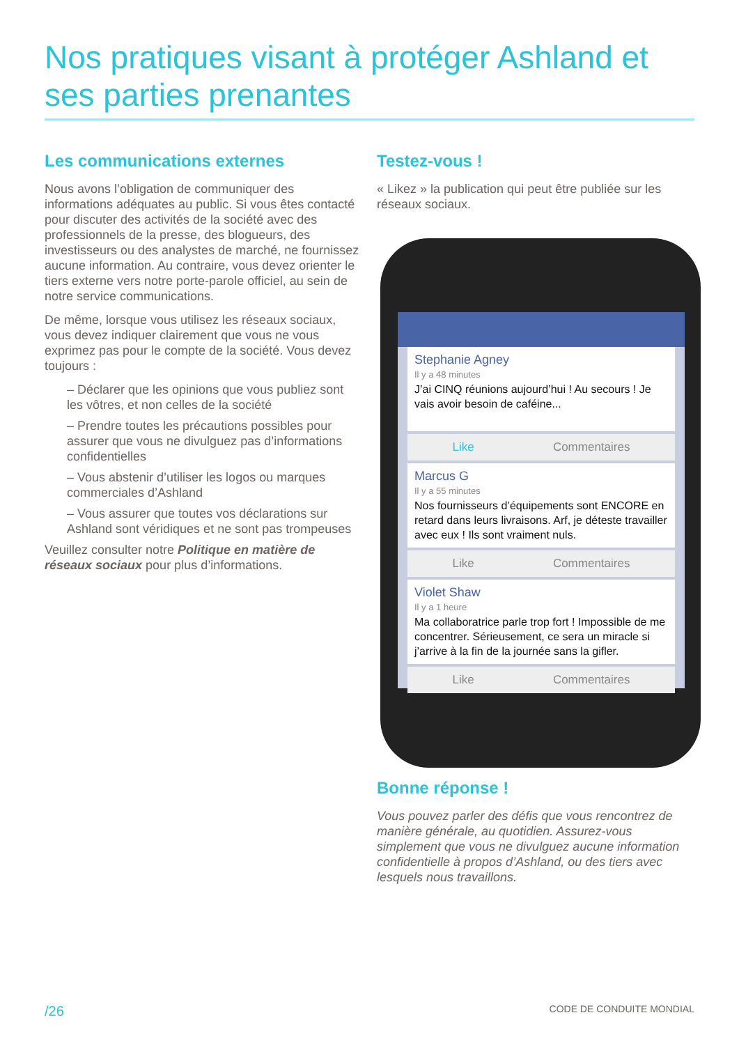Nos pratiques visant à protéger Ashland et ses parties prenantes
Les communications externes
Nous avons l’obligation de communiquer des informations adéquates au public. Si vous êtes contacté pour discuter des activités de la société avec des professionnels de la presse, des blogueurs, des investisseurs ou des analystes de marché, ne fournissez aucune information. Au contraire, vous devez orienter le tiers externe vers notre porte-parole officiel, au sein de notre service communications.
De même, lorsque vous utilisez les réseaux sociaux, vous devez indiquer clairement que vous ne vous exprimez pas pour le compte de la société. Vous devez toujours :
– Déclarer que les opinions que vous publiez sont les vôtres, et non celles de la société
– Prendre toutes les précautions possibles pour assurer que vous ne divulguez pas d’informations confidentielles
– Vous abstenir d’utiliser les logos ou marques commerciales d’Ashland
– Vous assurer que toutes vos déclarations sur Ashland sont véridiques et ne sont pas trompeuses
Veuillez consulter notre Politique en matière de réseaux sociaux pour plus d’informations.
Testez-vous !
« Likez » la publication qui peut être publiée sur les réseaux sociaux.
Stephanie Agney
Il y a 48 minutes
J’ai CINQ réunions aujourd’hui ! Au secours ! Je vais avoir besoin de caféine...
Like Commentaires
Marcus G
Il y a 55 minutes
Nos fournisseurs d’équipements sont ENCORE en retard dans leurs livraisons. Arf, je déteste travailler avec eux ! Ils sont vraiment nuls.
Like Commentaires
Violet Shaw
Il y a 1 heure
Ma collaboratrice parle trop fort ! Impossible de me concentrer. Sérieusement, ce sera un miracle si j’arrive à la fin de la journée sans la gifler.
Like Commentaires
Bonne réponse !
Vous pouvez parler des défis que vous rencontrez de manière générale, au quotidien. Assurez-vous simplement que vous ne divulguez aucune information confidentielle à propos d’Ashland, ou des tiers avec lesquels nous travaillons.
/26 CODE DE CONDUITE MONDIAL